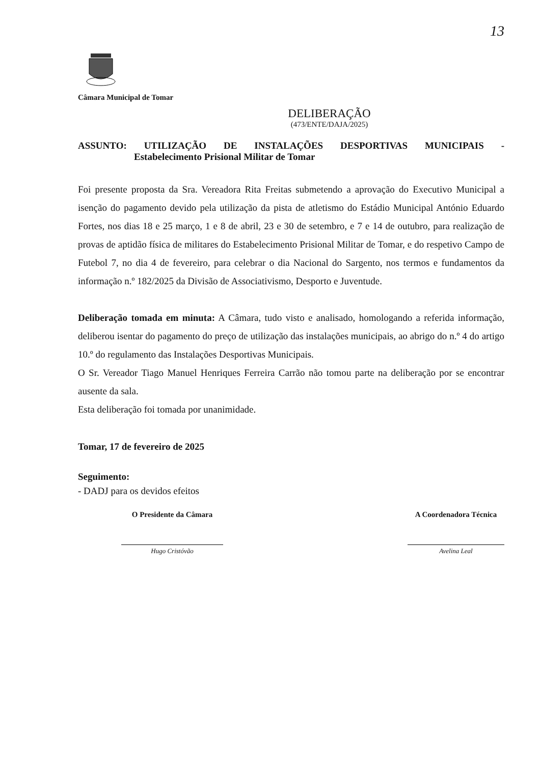13
Câmara Municipal de Tomar
DELIBERAÇÃO
(473/ENTE/DAJA/2025)
ASSUNTO: UTILIZAÇÃO DE INSTALAÇÕES DESPORTIVAS MUNICIPAIS -
Estabelecimento Prisional Militar de Tomar
Foi presente proposta da Sra. Vereadora Rita Freitas submetendo a aprovação do Executivo Municipal a isenção do pagamento devido pela utilização da pista de atletismo do Estádio Municipal António Eduardo Fortes, nos dias 18 e 25 março, 1 e 8 de abril, 23 e 30 de setembro, e 7 e 14 de outubro, para realização de provas de aptidão física de militares do Estabelecimento Prisional Militar de Tomar, e do respetivo Campo de Futebol 7, no dia 4 de fevereiro, para celebrar o dia Nacional do Sargento, nos termos e fundamentos da informação n.º 182/2025 da Divisão de Associativismo, Desporto e Juventude.
Deliberação tomada em minuta: A Câmara, tudo visto e analisado, homologando a referida informação, deliberou isentar do pagamento do preço de utilização das instalações municipais, ao abrigo do n.º 4 do artigo 10.º do regulamento das Instalações Desportivas Municipais.
O Sr. Vereador Tiago Manuel Henriques Ferreira Carrão não tomou parte na deliberação por se encontrar ausente da sala.
Esta deliberação foi tomada por unanimidade.
Tomar, 17 de fevereiro de 2025
Seguimento:
- DADJ para os devidos efeitos
O Presidente da Câmara
Hugo Cristóvão
A Coordenadora Técnica
Avelina Leal